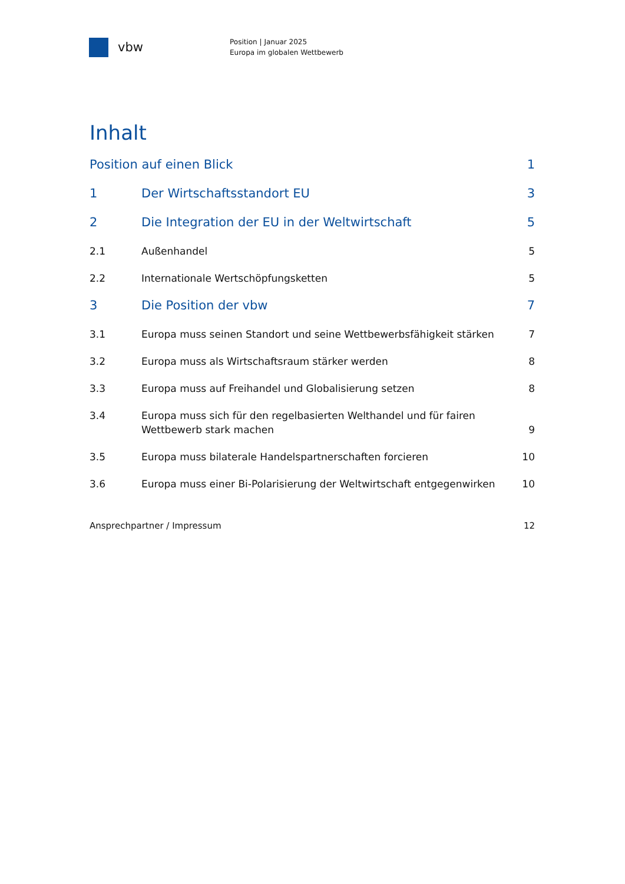vbw
Position | Januar 2025
Europa im globalen Wettbewerb
Inhalt
Position auf einen Blick 1
1 Der Wirtschaftsstandort EU 3
2 Die Integration der EU in der Weltwirtschaft
5
2.1 Außenhandel 5
2.2 Internationale Wertschöpfungsketten
5
3 Die Position der vbw 7
3.1 Europa muss seinen Standort und seine Wettbewerbsfähigkeit stärken
7
3.2 Europa muss als Wirtschaftsraum stärker werden
8
3.3 Europa muss auf Freihandel und Globalisierung setzen
8
3.4 Europa muss sich für den regelbasierten Welthandel und für fairen Wettbewerb stark machen
9
3.5 Europa muss bilaterale Handelspartnerschaften forcieren
10
3.6 Europa muss einer Bi-Polarisierung der Weltwirtschaft entgegenwirken
10
Ansprechpartner / Impressum 12